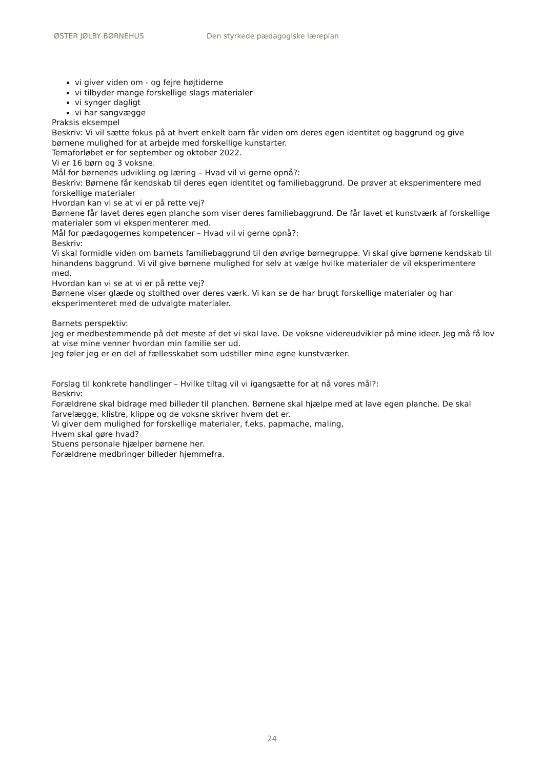ØSTER JØLBY BØRNEHUS Den styrkede pædagogiske læreplan
vi giver viden om - og fejre højtiderne
vi tilbyder mange forskellige slags materialer
vi synger dagligt
vi har sangvægge
Praksis eksempel
Beskriv: Vi vil sætte fokus på at hvert enkelt barn får viden om deres egen identitet og baggrund og give børnene mulighed for at arbejde med forskellige kunstarter.
Temaforløbet er for september og oktober 2022.
Vi er 16 børn og 3 voksne.
Mål for børnenes udvikling og læring – Hvad vil vi gerne opnå?:
Beskriv: Børnene får kendskab til deres egen identitet og familiebaggrund. De prøver at eksperimentere med forskellige materialer
Hvordan kan vi se at vi er på rette vej?
Børnene får lavet deres egen planche som viser deres familiebaggrund. De får lavet et kunstværk af forskellige materialer som vi eksperimenterer med.
Mål for pædagogernes kompetencer – Hvad vil vi gerne opnå?:
Beskriv:
Vi skal formidle viden om barnets familiebaggrund til den øvrige børnegruppe. Vi skal give børnene kendskab til hinandens baggrund. Vi vil give børnene mulighed for selv at vælge hvilke materialer de vil eksperimentere med.
Hvordan kan vi se at vi er på rette vej?
Børnene viser glæde og stolthed over deres værk. Vi kan se de har brugt forskellige materialer og har eksperimenteret med de udvalgte materialer.
Barnets perspektiv:
Jeg er medbestemmende på det meste af det vi skal lave. De voksne videreudvikler på mine ideer. Jeg må få lov at vise mine venner hvordan min familie ser ud.
Jeg føler jeg er en del af fællesskabet som udstiller mine egne kunstværker.
Forslag til konkrete handlinger – Hvilke tiltag vil vi igangsætte for at nå vores mål?:
Beskriv:
Forældrene skal bidrage med billeder til planchen. Børnene skal hjælpe med at lave egen planche. De skal farvelægge, klistre, klippe og de voksne skriver hvem det er.
Vi giver dem mulighed for forskellige materialer, f.eks. papmache, maling,
Hvem skal gøre hvad?
Stuens personale hjælper børnene her.
Forældrene medbringer billeder hjemmefra.
24